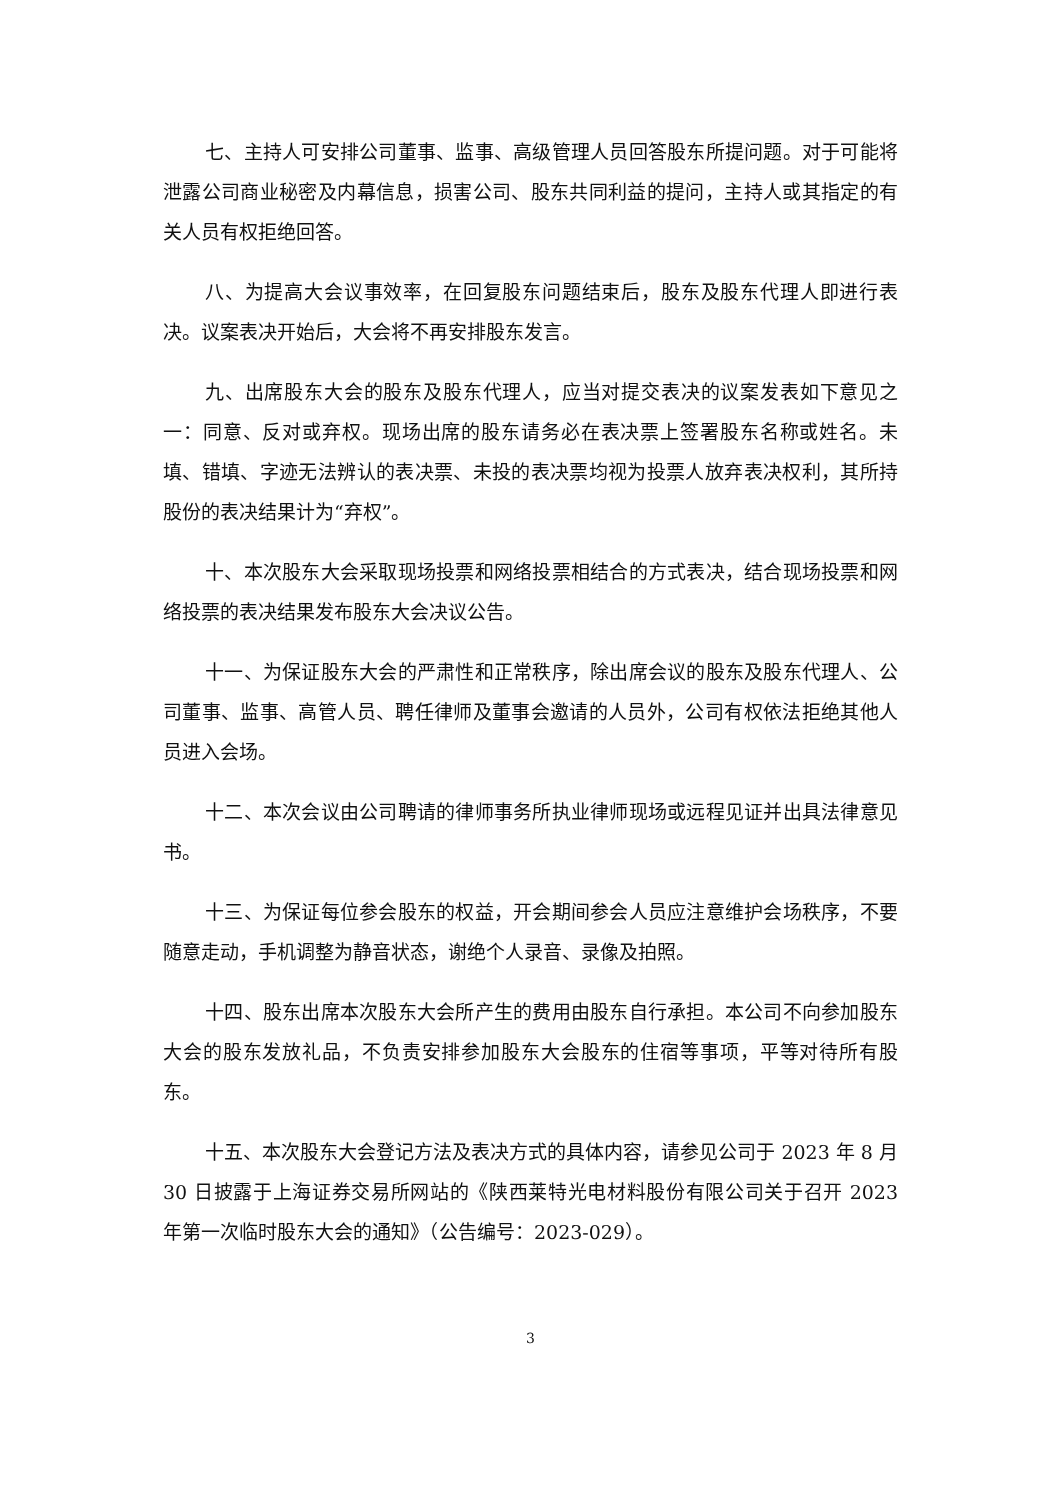七、主持人可安排公司董事、监事、高级管理人员回答股东所提问题。对于可能将泄露公司商业秘密及内幕信息，损害公司、股东共同利益的提问，主持人或其指定的有关人员有权拒绝回答。
八、为提高大会议事效率，在回复股东问题结束后，股东及股东代理人即进行表决。议案表决开始后，大会将不再安排股东发言。
九、出席股东大会的股东及股东代理人，应当对提交表决的议案发表如下意见之一：同意、反对或弃权。现场出席的股东请务必在表决票上签署股东名称或姓名。未填、错填、字迹无法辨认的表决票、未投的表决票均视为投票人放弃表决权利，其所持股份的表决结果计为“弃权”。
十、本次股东大会采取现场投票和网络投票相结合的方式表决，结合现场投票和网络投票的表决结果发布股东大会决议公告。
十一、为保证股东大会的严肃性和正常秩序，除出席会议的股东及股东代理人、公司董事、监事、高管人员、聘任律师及董事会邀请的人员外，公司有权依法拒绝其他人员进入会场。
十二、本次会议由公司聘请的律师事务所执业律师现场或远程见证并出具法律意见书。
十三、为保证每位参会股东的权益，开会期间参会人员应注意维护会场秩序，不要随意走动，手机调整为静音状态，谢绝个人录音、录像及拍照。
十四、股东出席本次股东大会所产生的费用由股东自行承担。本公司不向参加股东大会的股东发放礼品，不负责安排参加股东大会股东的住宿等事项，平等对待所有股东。
十五、本次股东大会登记方法及表决方式的具体内容，请参见公司于 2023 年 8 月 30 日披露于上海证券交易所网站的《陕西莱特光电材料股份有限公司关于召开 2023 年第一次临时股东大会的通知》（公告编号：2023-029）。
3